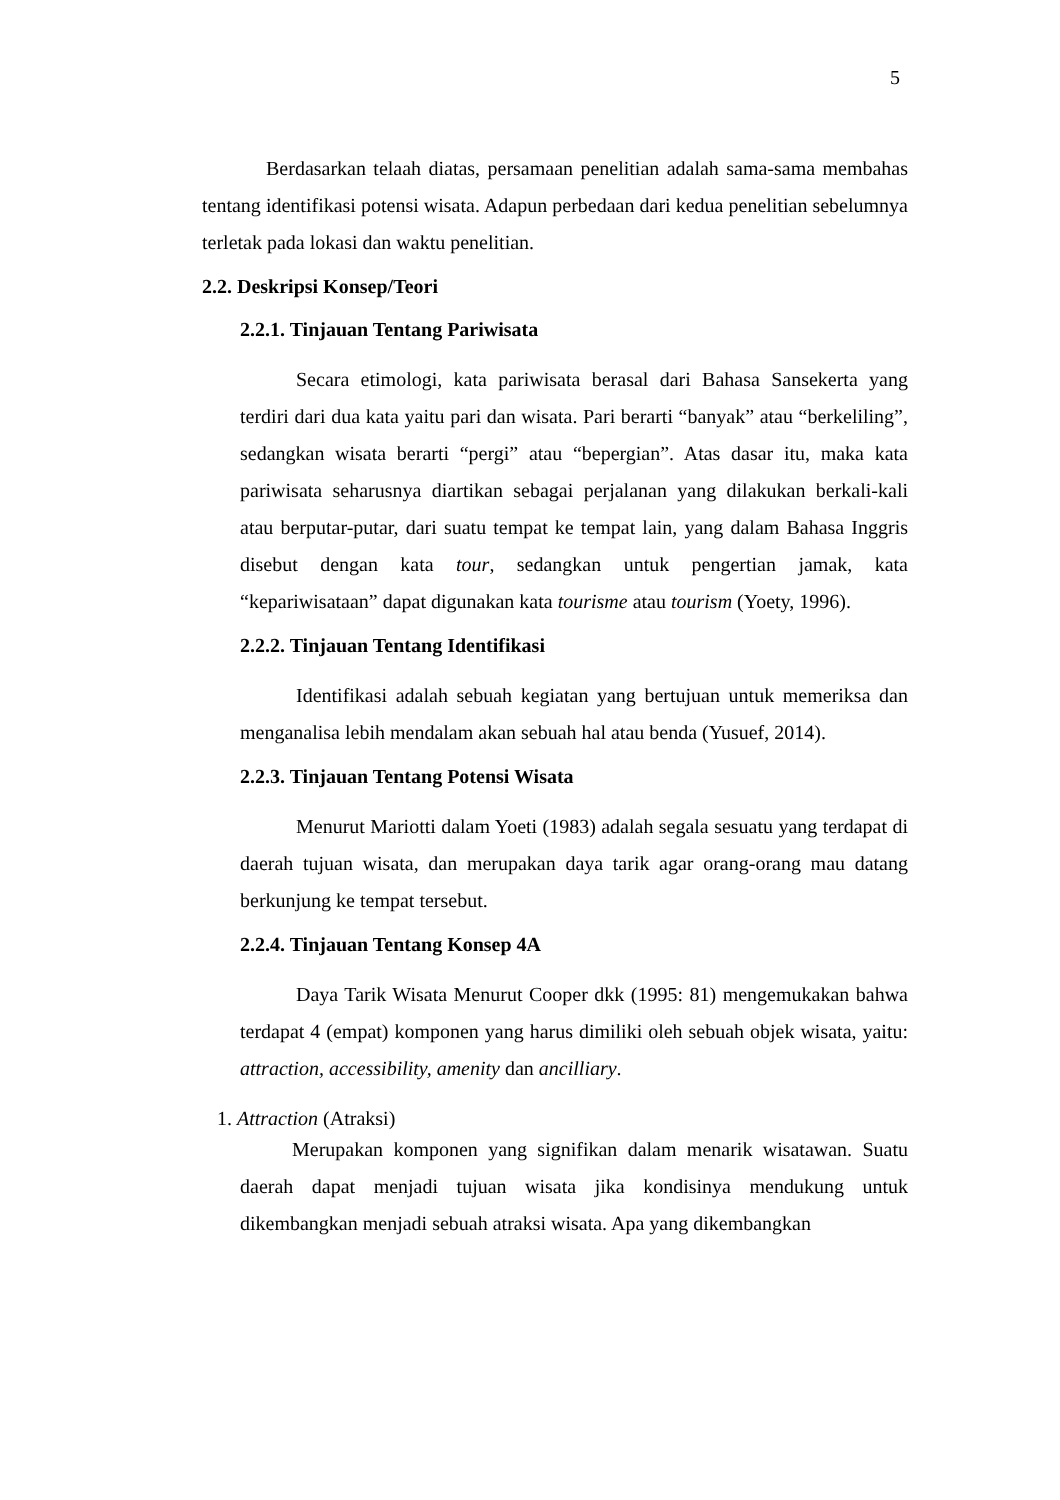5
Berdasarkan telaah diatas, persamaan penelitian adalah sama-sama membahas tentang identifikasi potensi wisata. Adapun perbedaan dari kedua penelitian sebelumnya terletak pada lokasi dan waktu penelitian.
2.2. Deskripsi Konsep/Teori
2.2.1. Tinjauan Tentang Pariwisata
Secara etimologi, kata pariwisata berasal dari Bahasa Sansekerta yang terdiri dari dua kata yaitu pari dan wisata. Pari berarti “banyak” atau “berkeliling”, sedangkan wisata berarti “pergi” atau “bepergian”. Atas dasar itu, maka kata pariwisata seharusnya diartikan sebagai perjalanan yang dilakukan berkali-kali atau berputar-putar, dari suatu tempat ke tempat lain, yang dalam Bahasa Inggris disebut dengan kata tour, sedangkan untuk pengertian jamak, kata “kepariwisataan” dapat digunakan kata tourisme atau tourism (Yoety, 1996).
2.2.2. Tinjauan Tentang Identifikasi
Identifikasi adalah sebuah kegiatan yang bertujuan untuk memeriksa dan menganalisa lebih mendalam akan sebuah hal atau benda (Yusuef, 2014).
2.2.3. Tinjauan Tentang Potensi Wisata
Menurut Mariotti dalam Yoeti (1983) adalah segala sesuatu yang terdapat di daerah tujuan wisata, dan merupakan daya tarik agar orang-orang mau datang berkunjung ke tempat tersebut.
2.2.4. Tinjauan Tentang Konsep 4A
Daya Tarik Wisata Menurut Cooper dkk (1995: 81) mengemukakan bahwa terdapat 4 (empat) komponen yang harus dimiliki oleh sebuah objek wisata, yaitu: attraction, accessibility, amenity dan ancilliary.
1. Attraction (Atraksi)
Merupakan komponen yang signifikan dalam menarik wisatawan. Suatu daerah dapat menjadi tujuan wisata jika kondisinya mendukung untuk dikembangkan menjadi sebuah atraksi wisata. Apa yang dikembangkan